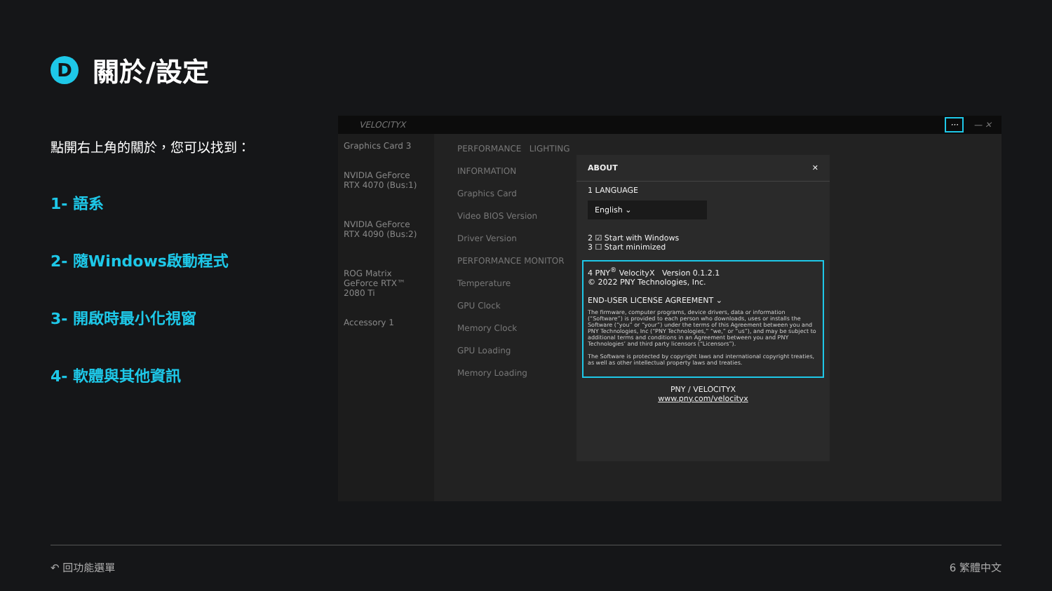D關於/設定
點開右上角的關於，您可以找到：
1- 語系
2- 隨Windows啟動程式
3- 開啟時最小化視窗
4- 軟體與其他資訊
VELOCITYX ··· — ✕
Graphics Card 3
NVIDIA GeForce RTX 4070 (Bus:1)
NVIDIA GeForce RTX 4090 (Bus:2)
ROG Matrix GeForce RTX™ 2080 Ti
Accessory 1
PERFORMANCE LIGHTING
INFORMATION
Graphics Card
Video BIOS Version
Driver Version
PERFORMANCE MONITOR
Temperature
GPU Clock
Memory Clock
GPU Loading
Memory Loading
ABOUT ✕
1 LANGUAGE
English ⌄
2 ☑ Start with Windows
3 ☐ Start minimized
4 PNY<sup>®</sup> VelocityX Version 0.1.2.1
© 2022 PNY Technologies, Inc.
END-USER LICENSE AGREEMENT ⌄
The firmware, computer programs, device drivers, data or information (“Software”) is provided to each person who downloads, uses or installs the Software (“you” or “your”) under the terms of this Agreement between you and PNY Technologies, Inc (“PNY Technologies,” “we,” or “us”), and may be subject to additional terms and conditions in an Agreement between you and PNY Technologies’ and third party licensors (“Licensors”).
The Software is protected by copyright laws and international copyright treaties, as well as other intellectual property laws and treaties.
PNY / VELOCITYX
www.pny.com/velocityx
↶ 回功能選單 6 繁體中文